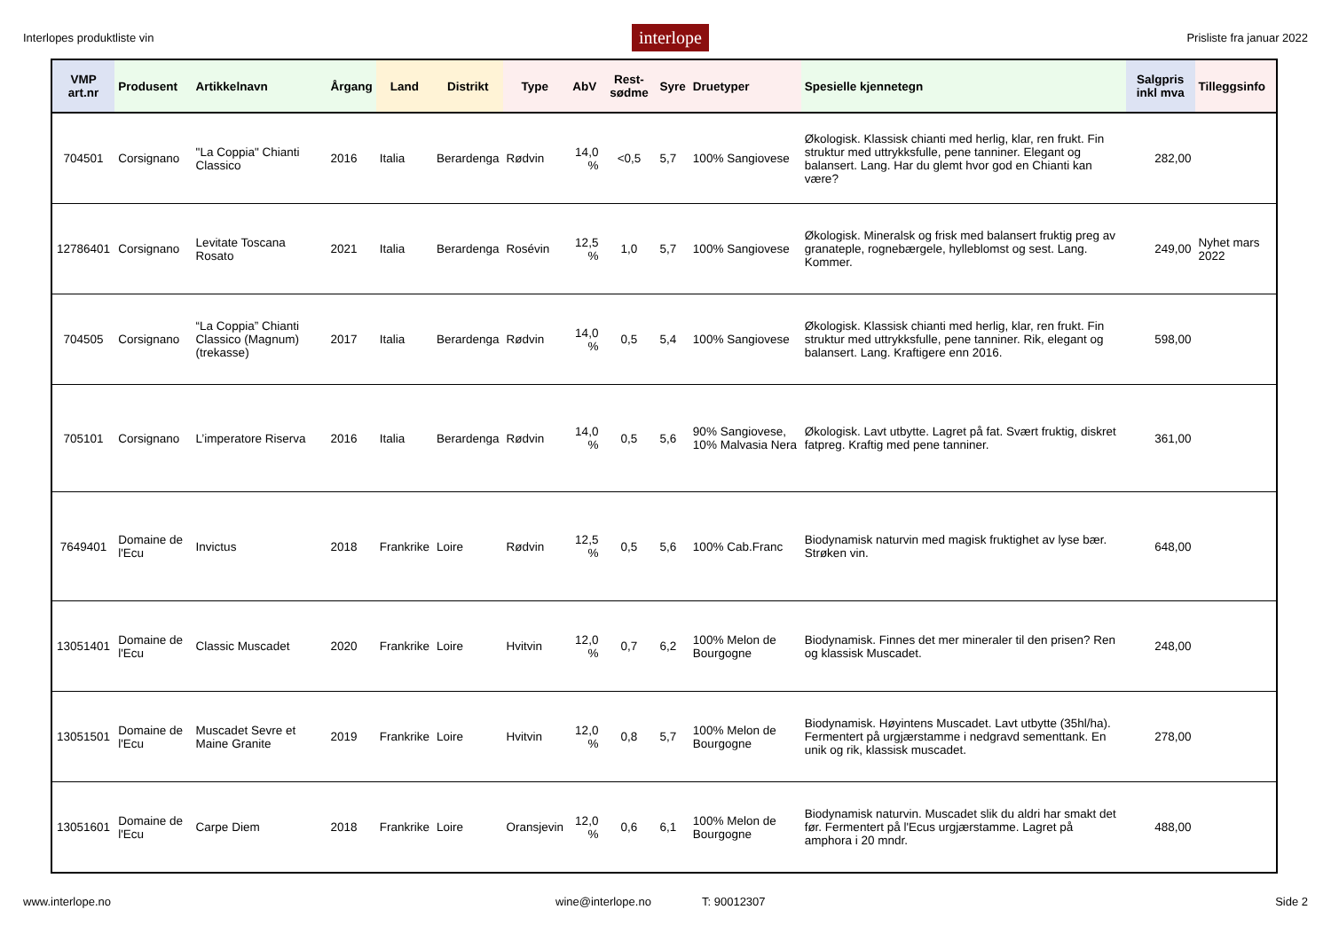Interlopes produktliste vin interlope Prisliste fra januar 2022
| VMP art.nr | Produsent | Artikkelnavn | Årgang | Land | Distrikt | Type | AbV | Rest-sødme | Syre | Druetyper | Spesielle kjennetegn | Salgpris inkl mva | Tilleggsinfo |
| --- | --- | --- | --- | --- | --- | --- | --- | --- | --- | --- | --- | --- | --- |
| 704501 | Corsignano | "La Coppia" Chianti Classico | 2016 | Italia | Berardenga | Rødvin | 14,0 % | <0,5 | 5,7 | 100% Sangiovese | Økologisk. Klassisk chianti med herlig, klar, ren frukt. Fin struktur med uttrykksfulle, pene tanniner. Elegant og balansert. Lang. Har du glemt hvor god en Chianti kan være? | 282,00 | |
| 12786401 | Corsignano | Levitate Toscana Rosato | 2021 | Italia | Berardenga | Rosévin | 12,5 % | 1,0 | 5,7 | 100% Sangiovese | Økologisk. Mineralsk og frisk med balansert fruktig preg av granateple, rognebærgele, hylleblomst og sest. Lang. Kommer. | 249,00 | Nyhet mars 2022 |
| 704505 | Corsignano | “La Coppia” Chianti Classico (Magnum) (trekasse) | 2017 | Italia | Berardenga | Rødvin | 14,0 % | 0,5 | 5,4 | 100% Sangiovese | Økologisk. Klassisk chianti med herlig, klar, ren frukt. Fin struktur med uttrykksfulle, pene tanniner. Rik, elegant og balansert. Lang. Kraftigere enn 2016. | 598,00 | |
| 705101 | Corsignano | L’imperatore Riserva | 2016 | Italia | Berardenga | Rødvin | 14,0 % | 0,5 | 5,6 | 90% Sangiovese, 10% Malvasia Nera | Økologisk. Lavt utbytte. Lagret på fat. Svært fruktig, diskret fatpreg. Kraftig med pene tanniner. | 361,00 | |
| 7649401 | Domaine de l'Ecu | Invictus | 2018 | Frankrike | Loire | Rødvin | 12,5 % | 0,5 | 5,6 | 100% Cab.Franc | Biodynamisk naturvin med magisk fruktighet av lyse bær. Strøken vin. | 648,00 | |
| 13051401 | Domaine de l'Ecu | Classic Muscadet | 2020 | Frankrike | Loire | Hvitvin | 12,0 % | 0,7 | 6,2 | 100% Melon de Bourgogne | Biodynamisk. Finnes det mer mineraler til den prisen? Ren og klassisk Muscadet. | 248,00 | |
| 13051501 | Domaine de l'Ecu | Muscadet Sevre et Maine Granite | 2019 | Frankrike | Loire | Hvitvin | 12,0 % | 0,8 | 5,7 | 100% Melon de Bourgogne | Biodynamisk. Høyintens Muscadet. Lavt utbytte (35hl/ha). Fermentert på urgjærstamme i nedgravd sementtank. En unik og rik, klassisk muscadet. | 278,00 | |
| 13051601 | Domaine de l'Ecu | Carpe Diem | 2018 | Frankrike | Loire | Oransjevin | 12,0 % | 0,6 | 6,1 | 100% Melon de Bourgogne | Biodynamisk naturvin. Muscadet slik du aldri har smakt det før. Fermentert på l'Ecus urgjærstamme. Lagret på amphora i 20 mndr. | 488,00 | |
www.interlope.no wine@interlope.no T: 90012307 Side 2